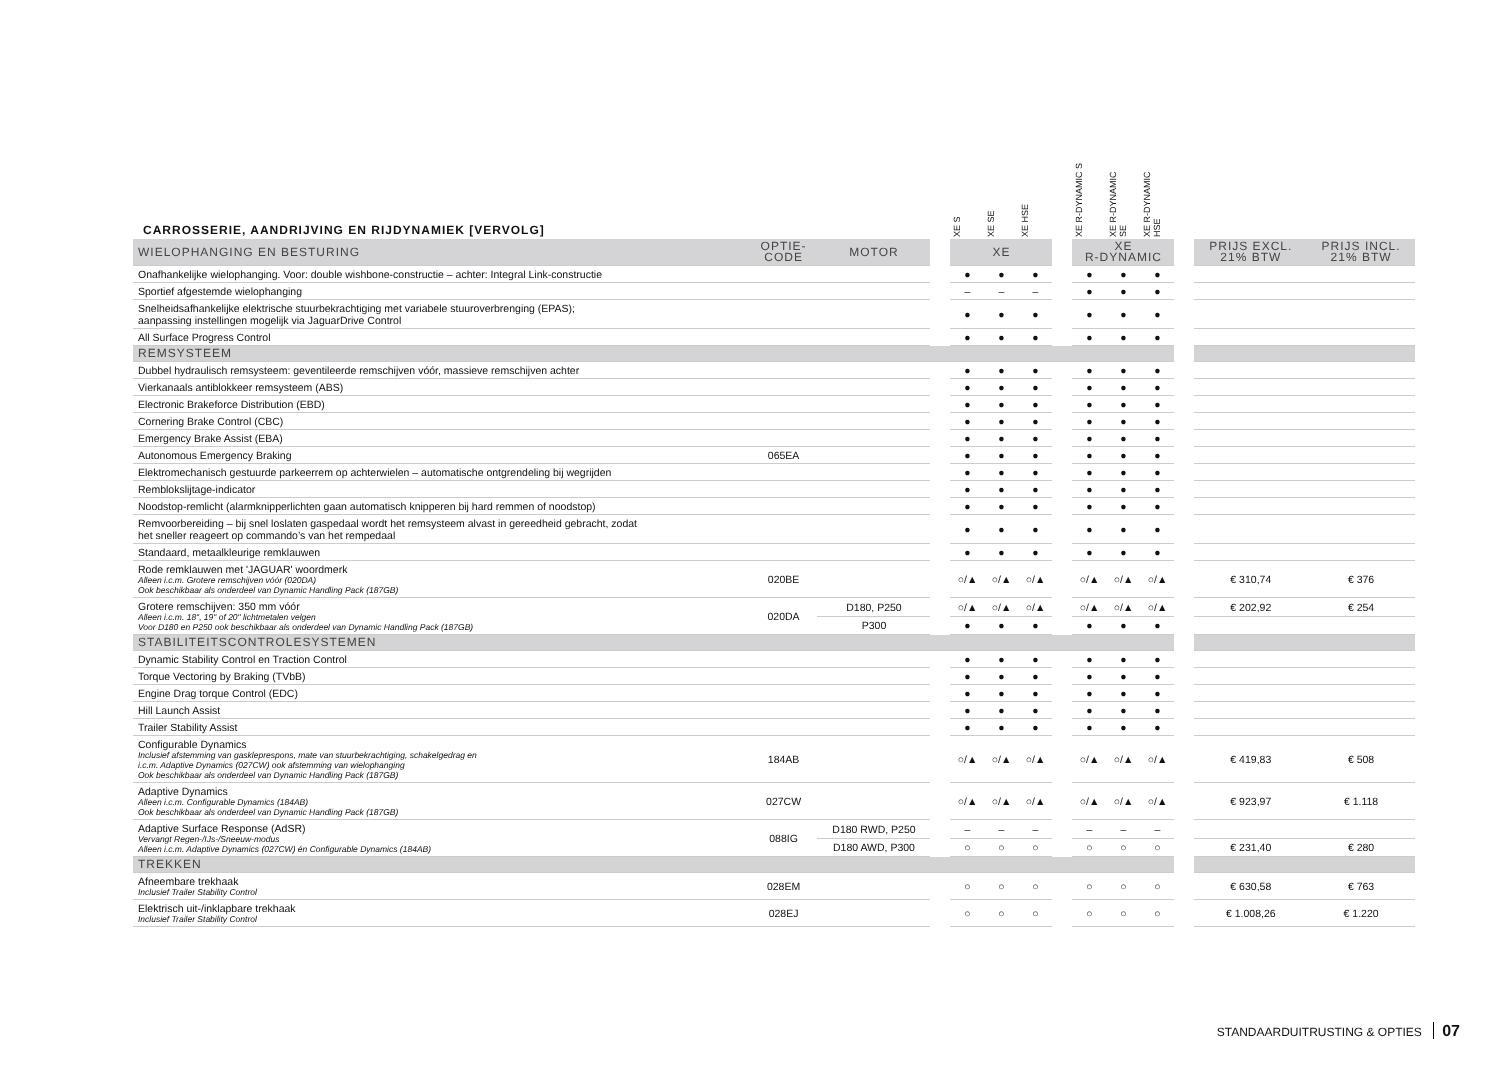| CARROSSERIE, AANDRIJVING EN RIJDYNAMIEK [VERVOLG] | | | | XE S | XE SE | XE HSE | | XE R-DYNAMIC S | XE R-DYNAMIC SE | XE R-DYNAMIC HSE | | | |
| WIELOPHANGING EN BESTURING | OPTIE- CODE | MOTOR | | XE | | | | XE R-DYNAMIC | | | | PRIJS EXCL. 21% BTW | PRIJS INCL. 21% BTW |
| Onafhankelijke wielophanging. Voor: double wishbone-constructie – achter: Integral Link-constructie | | | | ● | ● | ● | | ● | ● | ● | | | |
| Sportief afgestemde wielophanging | | | | – | – | – | | ● | ● | ● | | | |
| Snelheidsafhankelijke elektrische stuurbekrachtiging met variabele stuuroverbrenging (EPAS); aanpassing instellingen mogelijk via JaguarDrive Control | | | | ● | ● | ● | | ● | ● | ● | | | |
| All Surface Progress Control | | | | ● | ● | ● | | ● | ● | ● | | | |
| REMSYSTEEM | | | | | | | | | | | | | |
| Dubbel hydraulisch remsysteem: geventileerde remschijven vóór, massieve remschijven achter | | | | ● | ● | ● | | ● | ● | ● | | | |
| Vierkanaals antiblokkeer remsysteem (ABS) | | | | ● | ● | ● | | ● | ● | ● | | | |
| Electronic Brakeforce Distribution (EBD) | | | | ● | ● | ● | | ● | ● | ● | | | |
| Cornering Brake Control (CBC) | | | | ● | ● | ● | | ● | ● | ● | | | |
| Emergency Brake Assist (EBA) | | | | ● | ● | ● | | ● | ● | ● | | | |
| Autonomous Emergency Braking | 065EA | | | ● | ● | ● | | ● | ● | ● | | | |
| Elektromechanisch gestuurde parkeerrem op achterwielen – automatische ontgrendeling bij wegrijden | | | | ● | ● | ● | | ● | ● | ● | | | |
| Remblokslijtage-indicator | | | | ● | ● | ● | | ● | ● | ● | | | |
| Noodstop-remlicht (alarmknipperlichten gaan automatisch knipperen bij hard remmen of noodstop) | | | | ● | ● | ● | | ● | ● | ● | | | |
| Remvoorbereiding – bij snel loslaten gaspedaal wordt het remsysteem alvast in gereedheid gebracht, zodat het sneller reageert op commando’s van het rempedaal | | | | ● | ● | ● | | ● | ● | ● | | | |
| Standaard, metaalkleurige remklauwen | | | | ● | ● | ● | | ● | ● | ● | | | |
| Rode remklauwen met 'JAGUAR' woordmerk Alleen i.c.m. Grotere remschijven vóór (020DA) Ook beschikbaar als onderdeel van Dynamic Handling Pack (187GB) | 020BE | | | ○/▲ | ○/▲ | ○/▲ | | ○/▲ | ○/▲ | ○/▲ | | € 310,74 | € 376 |
| Grotere remschijven: 350 mm vóór Alleen i.c.m. 18", 19" of 20" lichtmetalen velgen Voor D180 en P250 ook beschikbaar als onderdeel van Dynamic Handling Pack (187GB) | 020DA | D180, P250 | | ○/▲ | ○/▲ | ○/▲ | | ○/▲ | ○/▲ | ○/▲ | | € 202,92 | € 254 |
| | | P300 | | ● | ● | ● | | ● | ● | ● | | | |
| STABILITEITSCONTROLESYSTEMEN | | | | | | | | | | | | | |
| Dynamic Stability Control en Traction Control | | | | ● | ● | ● | | ● | ● | ● | | | |
| Torque Vectoring by Braking (TVbB) | | | | ● | ● | ● | | ● | ● | ● | | | |
| Engine Drag torque Control (EDC) | | | | ● | ● | ● | | ● | ● | ● | | | |
| Hill Launch Assist | | | | ● | ● | ● | | ● | ● | ● | | | |
| Trailer Stability Assist | | | | ● | ● | ● | | ● | ● | ● | | | |
| Configurable Dynamics Inclusief afstemming van gaskleprespons, mate van stuurbekrachtiging, schakelgedrag en i.c.m. Adaptive Dynamics (027CW) ook afstemming van wielophanging Ook beschikbaar als onderdeel van Dynamic Handling Pack (187GB) | 184AB | | | ○/▲ | ○/▲ | ○/▲ | | ○/▲ | ○/▲ | ○/▲ | | € 419,83 | € 508 |
| Adaptive Dynamics Alleen i.c.m. Configurable Dynamics (184AB) Ook beschikbaar als onderdeel van Dynamic Handling Pack (187GB) | 027CW | | | ○/▲ | ○/▲ | ○/▲ | | ○/▲ | ○/▲ | ○/▲ | | € 923,97 | € 1.118 |
| Adaptive Surface Response (AdSR) Vervangt Regen-/IJs-/Sneeuw-modus Alleen i.c.m. Adaptive Dynamics (027CW) én Configurable Dynamics (184AB) | 088IG | D180 RWD, P250 | | – | – | – | | – | – | – | | | |
| | | D180 AWD, P300 | | ○ | ○ | ○ | | ○ | ○ | ○ | | € 231,40 | € 280 |
| TREKKEN | | | | | | | | | | | | | |
| Afneembare trekhaak Inclusief Trailer Stability Control | 028EM | | | ○ | ○ | ○ | | ○ | ○ | ○ | | € 630,58 | € 763 |
| Elektrisch uit-/inklapbare trekhaak Inclusief Trailer Stability Control | 028EJ | | | ○ | ○ | ○ | | ○ | ○ | ○ | | € 1.008,26 | € 1.220 |
STANDAARDUITRUSTING & OPTIES 07